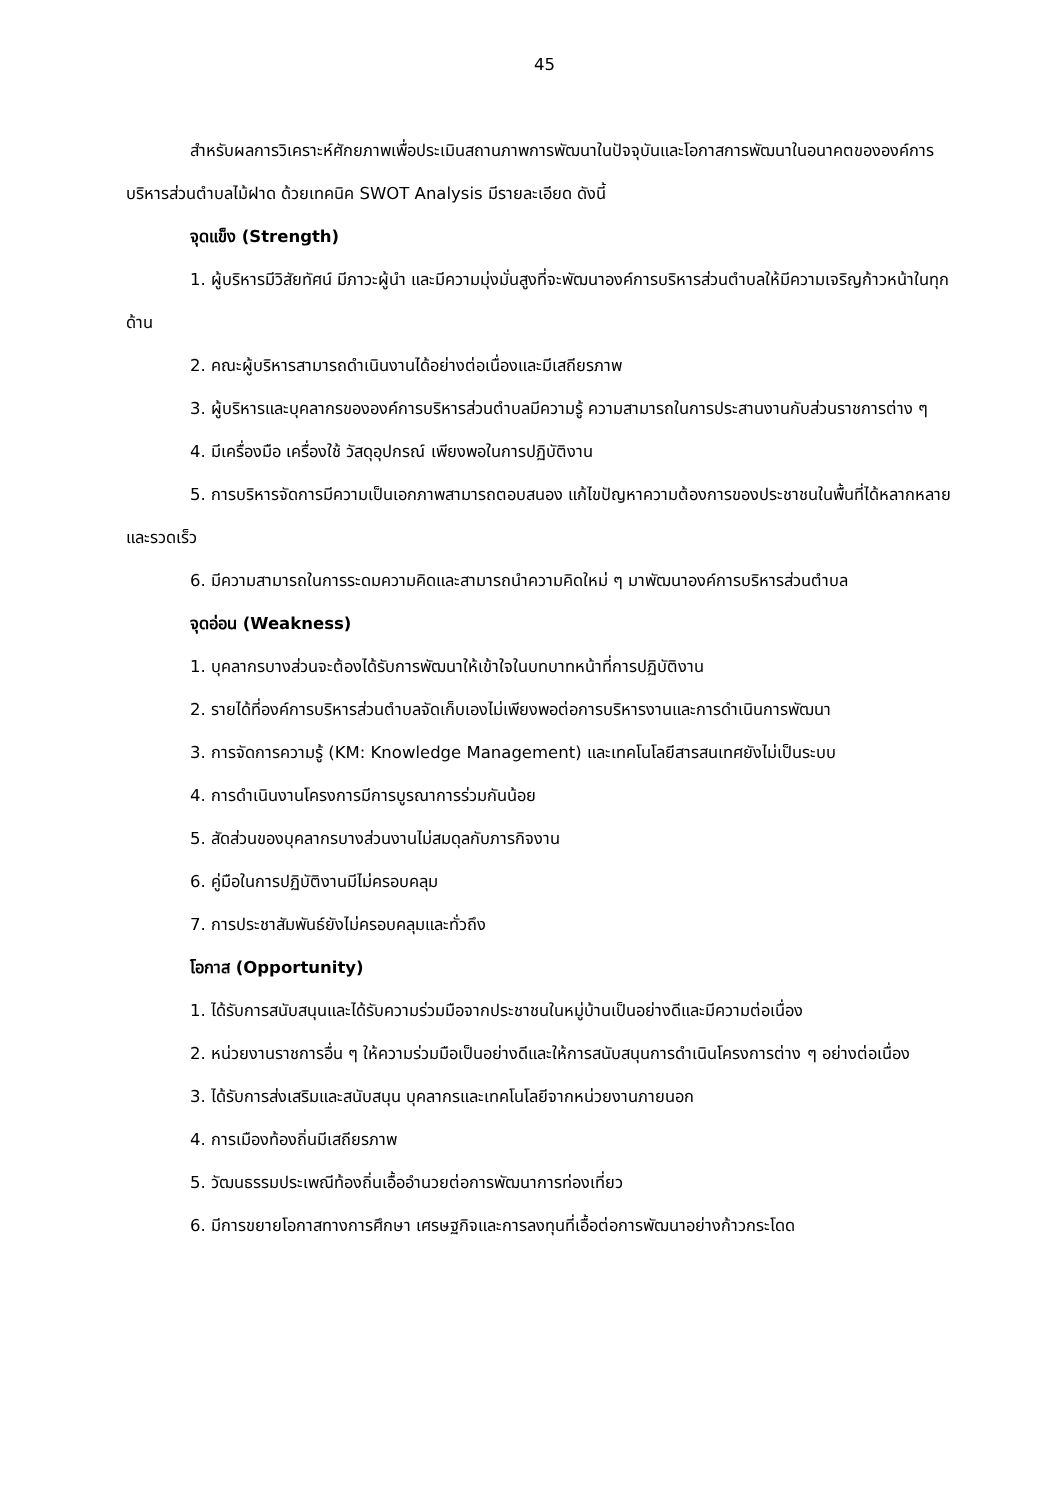45
สำหรับผลการวิเคราะห์ศักยภาพเพื่อประเมินสถานภาพการพัฒนาในปัจจุบันและโอกาสการพัฒนาในอนาคตขององค์การบริหารส่วนตำบลไม้ฝาด ด้วยเทคนิค SWOT Analysis มีรายละเอียด ดังนี้
จุดแข็ง (Strength)
1. ผู้บริหารมีวิสัยทัศน์ มีภาวะผู้นำ และมีความมุ่งมั่นสูงที่จะพัฒนาองค์การบริหารส่วนตำบลให้มีความเจริญก้าวหน้าในทุกด้าน
2. คณะผู้บริหารสามารถดำเนินงานได้อย่างต่อเนื่องและมีเสถียรภาพ
3. ผู้บริหารและบุคลากรขององค์การบริหารส่วนตำบลมีความรู้ ความสามารถในการประสานงานกับส่วนราชการต่าง ๆ
4. มีเครื่องมือ เครื่องใช้ วัสดุอุปกรณ์ เพียงพอในการปฏิบัติงาน
5. การบริหารจัดการมีความเป็นเอกภาพสามารถตอบสนอง แก้ไขปัญหาความต้องการของประชาชนในพื้นที่ได้หลากหลายและรวดเร็ว
6. มีความสามารถในการระดมความคิดและสามารถนำความคิดใหม่ ๆ มาพัฒนาองค์การบริหารส่วนตำบล
จุดอ่อน (Weakness)
1. บุคลากรบางส่วนจะต้องได้รับการพัฒนาให้เข้าใจในบทบาทหน้าที่การปฏิบัติงาน
2. รายได้ที่องค์การบริหารส่วนตำบลจัดเก็บเองไม่เพียงพอต่อการบริหารงานและการดำเนินการพัฒนา
3. การจัดการความรู้ (KM: Knowledge Management) และเทคโนโลยีสารสนเทศยังไม่เป็นระบบ
4. การดำเนินงานโครงการมีการบูรณาการร่วมกันน้อย
5. สัดส่วนของบุคลากรบางส่วนงานไม่สมดุลกับภารกิจงาน
6. คู่มือในการปฏิบัติงานมีไม่ครอบคลุม
7. การประชาสัมพันธ์ยังไม่ครอบคลุมและทั่วถึง
โอกาส (Opportunity)
1. ได้รับการสนับสนุนและได้รับความร่วมมือจากประชาชนในหมู่บ้านเป็นอย่างดีและมีความต่อเนื่อง
2. หน่วยงานราชการอื่น ๆ ให้ความร่วมมือเป็นอย่างดีและให้การสนับสนุนการดำเนินโครงการต่าง ๆ อย่างต่อเนื่อง
3. ได้รับการส่งเสริมและสนับสนุน บุคลากรและเทคโนโลยีจากหน่วยงานภายนอก
4. การเมืองท้องถิ่นมีเสถียรภาพ
5. วัฒนธรรมประเพณีท้องถิ่นเอื้ออำนวยต่อการพัฒนาการท่องเที่ยว
6. มีการขยายโอกาสทางการศึกษา เศรษฐกิจและการลงทุนที่เอื้อต่อการพัฒนาอย่างก้าวกระโดด